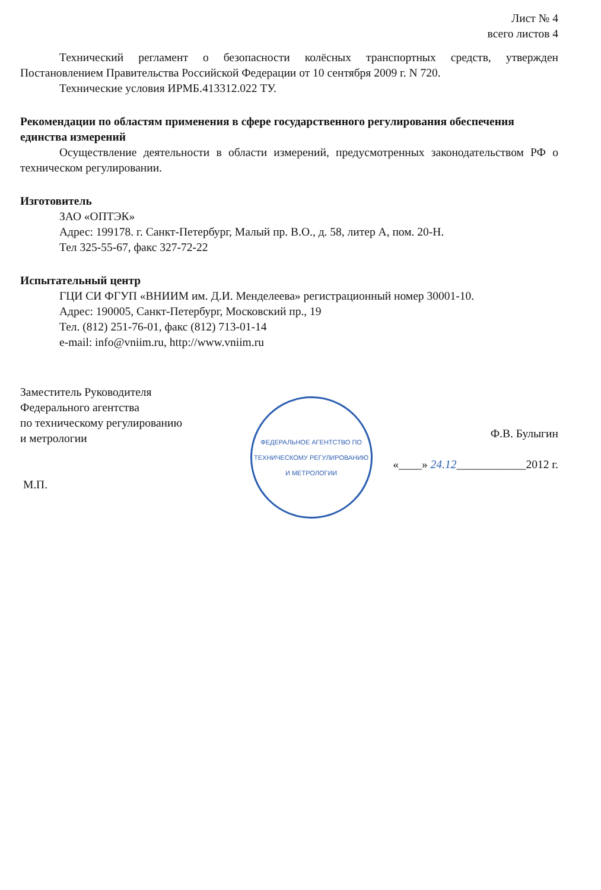Лист № 4
всего листов 4
Технический регламент о безопасности колёсных транспортных средств, утвержден Постановлением Правительства Российской Федерации от 10 сентября 2009 г. N 720.
Технические условия ИРМБ.413312.022 ТУ.
Рекомендации по областям применения в сфере государственного регулирования обеспечения единства измерений
Осуществление деятельности в области измерений, предусмотренных законодательством РФ о техническом регулировании.
Изготовитель
ЗАО «ОПТЭК»
Адрес: 199178. г. Санкт-Петербург, Малый пр. В.О., д. 58, литер А, пом. 20-Н.
Тел 325-55-67, факс 327-72-22
Испытательный центр
ГЦИ СИ ФГУП «ВНИИМ им. Д.И. Менделеева» регистрационный номер 30001-10.
Адрес: 190005, Санкт-Петербург, Московский пр., 19
Тел. (812) 251-76-01, факс (812) 713-01-14
e-mail: info@vniim.ru, http://www.vniim.ru
Заместитель Руководителя
Федерального агентства
по техническому регулированию
и метрологии
М.П.
ФЕДЕРАЛЬНОЕ АГЕНТСТВО ПО ТЕХНИЧЕСКОМУ РЕГУЛИРОВАНИЮ И МЕТРОЛОГИИ
Ф.В. Булыгин
«____» 24.12____________2012 г.